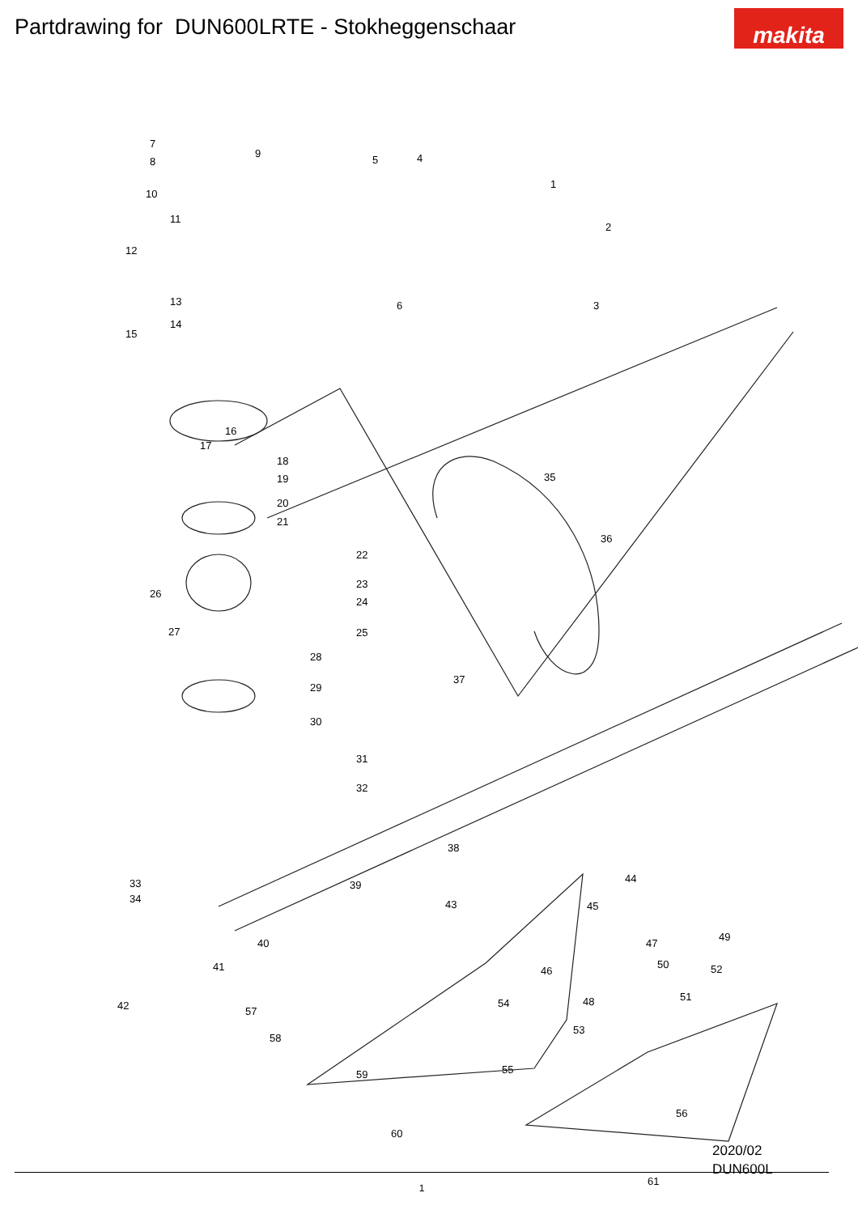Partdrawing for DUN600LRTE - Stokheggenschaar
makita
7
8
9
10
11
12
13
14
15
5 4
1
2
6 3
16
17
18
19
20
21
22
23
24
25
26
27
28
29
30
31
32
33
34
35
36
37
38
39
40
41
42
43
44
45
46
47
48
49
50
51
52
53
54
55
56
57
58
59
60
61
2020/02
DUN600L
1